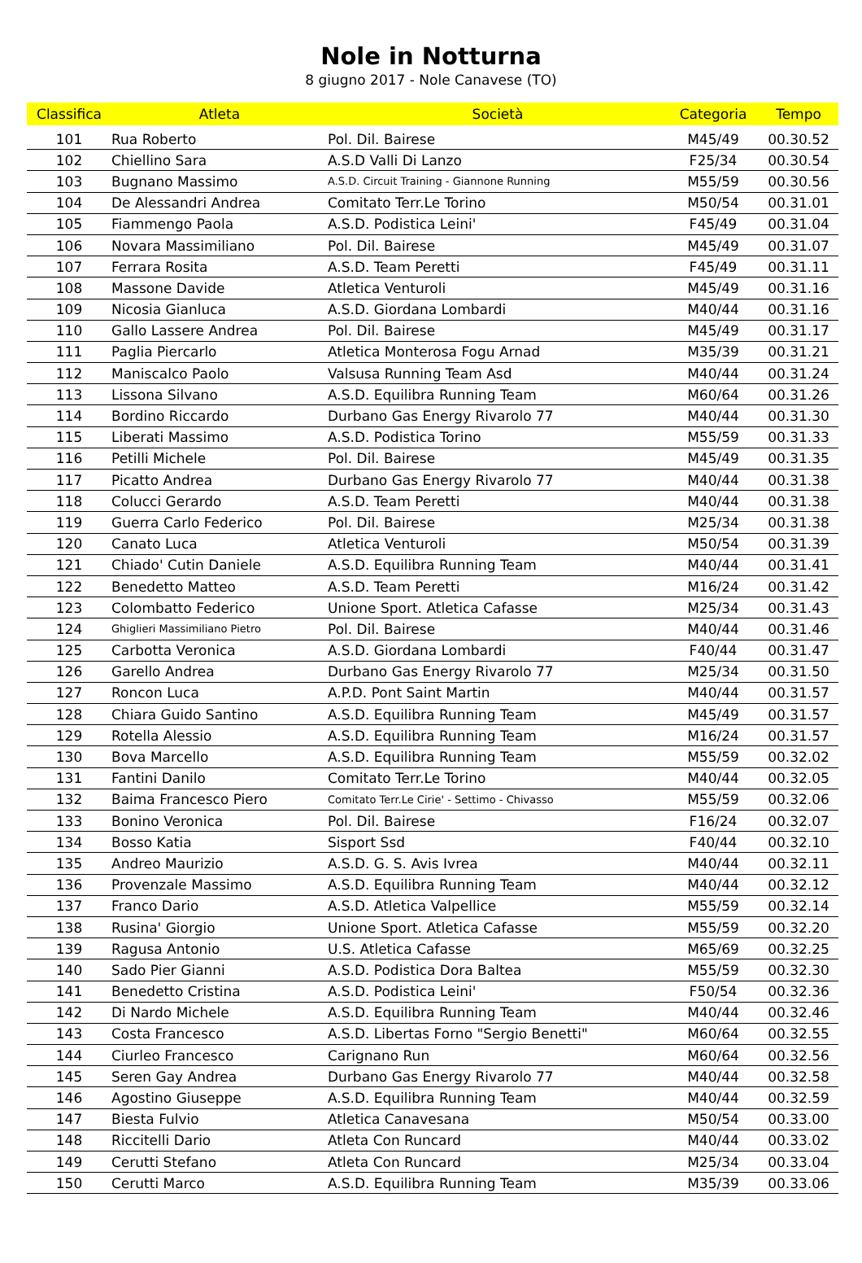Nole in Notturna
8 giugno 2017 - Nole Canavese (TO)
| Classifica | Atleta | Società | Categoria | Tempo |
| --- | --- | --- | --- | --- |
| 101 | Rua Roberto | Pol. Dil. Bairese | M45/49 | 00.30.52 |
| 102 | Chiellino Sara | A.S.D Valli Di Lanzo | F25/34 | 00.30.54 |
| 103 | Bugnano Massimo | A.S.D. Circuit Training - Giannone Running | M55/59 | 00.30.56 |
| 104 | De Alessandri Andrea | Comitato Terr.Le Torino | M50/54 | 00.31.01 |
| 105 | Fiammengo Paola | A.S.D. Podistica Leini' | F45/49 | 00.31.04 |
| 106 | Novara Massimiliano | Pol. Dil. Bairese | M45/49 | 00.31.07 |
| 107 | Ferrara Rosita | A.S.D. Team Peretti | F45/49 | 00.31.11 |
| 108 | Massone Davide | Atletica Venturoli | M45/49 | 00.31.16 |
| 109 | Nicosia Gianluca | A.S.D. Giordana Lombardi | M40/44 | 00.31.16 |
| 110 | Gallo Lassere Andrea | Pol. Dil. Bairese | M45/49 | 00.31.17 |
| 111 | Paglia Piercarlo | Atletica Monterosa Fogu Arnad | M35/39 | 00.31.21 |
| 112 | Maniscalco Paolo | Valsusa Running Team Asd | M40/44 | 00.31.24 |
| 113 | Lissona Silvano | A.S.D. Equilibra Running Team | M60/64 | 00.31.26 |
| 114 | Bordino Riccardo | Durbano Gas Energy Rivarolo 77 | M40/44 | 00.31.30 |
| 115 | Liberati Massimo | A.S.D. Podistica Torino | M55/59 | 00.31.33 |
| 116 | Petilli Michele | Pol. Dil. Bairese | M45/49 | 00.31.35 |
| 117 | Picatto Andrea | Durbano Gas Energy Rivarolo 77 | M40/44 | 00.31.38 |
| 118 | Colucci Gerardo | A.S.D. Team Peretti | M40/44 | 00.31.38 |
| 119 | Guerra Carlo Federico | Pol. Dil. Bairese | M25/34 | 00.31.38 |
| 120 | Canato Luca | Atletica Venturoli | M50/54 | 00.31.39 |
| 121 | Chiado' Cutin Daniele | A.S.D. Equilibra Running Team | M40/44 | 00.31.41 |
| 122 | Benedetto Matteo | A.S.D. Team Peretti | M16/24 | 00.31.42 |
| 123 | Colombatto Federico | Unione Sport. Atletica Cafasse | M25/34 | 00.31.43 |
| 124 | Ghiglieri Massimiliano Pietro | Pol. Dil. Bairese | M40/44 | 00.31.46 |
| 125 | Carbotta Veronica | A.S.D. Giordana Lombardi | F40/44 | 00.31.47 |
| 126 | Garello Andrea | Durbano Gas Energy Rivarolo 77 | M25/34 | 00.31.50 |
| 127 | Roncon Luca | A.P.D. Pont Saint Martin | M40/44 | 00.31.57 |
| 128 | Chiara Guido Santino | A.S.D. Equilibra Running Team | M45/49 | 00.31.57 |
| 129 | Rotella Alessio | A.S.D. Equilibra Running Team | M16/24 | 00.31.57 |
| 130 | Bova Marcello | A.S.D. Equilibra Running Team | M55/59 | 00.32.02 |
| 131 | Fantini Danilo | Comitato Terr.Le Torino | M40/44 | 00.32.05 |
| 132 | Baima Francesco Piero | Comitato Terr.Le Cirie' - Settimo - Chivasso | M55/59 | 00.32.06 |
| 133 | Bonino Veronica | Pol. Dil. Bairese | F16/24 | 00.32.07 |
| 134 | Bosso Katia | Sisport Ssd | F40/44 | 00.32.10 |
| 135 | Andreo Maurizio | A.S.D. G. S. Avis Ivrea | M40/44 | 00.32.11 |
| 136 | Provenzale Massimo | A.S.D. Equilibra Running Team | M40/44 | 00.32.12 |
| 137 | Franco Dario | A.S.D. Atletica Valpellice | M55/59 | 00.32.14 |
| 138 | Rusina' Giorgio | Unione Sport. Atletica Cafasse | M55/59 | 00.32.20 |
| 139 | Ragusa Antonio | U.S. Atletica Cafasse | M65/69 | 00.32.25 |
| 140 | Sado Pier Gianni | A.S.D. Podistica Dora Baltea | M55/59 | 00.32.30 |
| 141 | Benedetto Cristina | A.S.D. Podistica Leini' | F50/54 | 00.32.36 |
| 142 | Di Nardo Michele | A.S.D. Equilibra Running Team | M40/44 | 00.32.46 |
| 143 | Costa Francesco | A.S.D. Libertas Forno "Sergio Benetti" | M60/64 | 00.32.55 |
| 144 | Ciurleo Francesco | Carignano Run | M60/64 | 00.32.56 |
| 145 | Seren Gay Andrea | Durbano Gas Energy Rivarolo 77 | M40/44 | 00.32.58 |
| 146 | Agostino Giuseppe | A.S.D. Equilibra Running Team | M40/44 | 00.32.59 |
| 147 | Biesta Fulvio | Atletica Canavesana | M50/54 | 00.33.00 |
| 148 | Riccitelli Dario | Atleta Con Runcard | M40/44 | 00.33.02 |
| 149 | Cerutti Stefano | Atleta Con Runcard | M25/34 | 00.33.04 |
| 150 | Cerutti Marco | A.S.D. Equilibra Running Team | M35/39 | 00.33.06 |